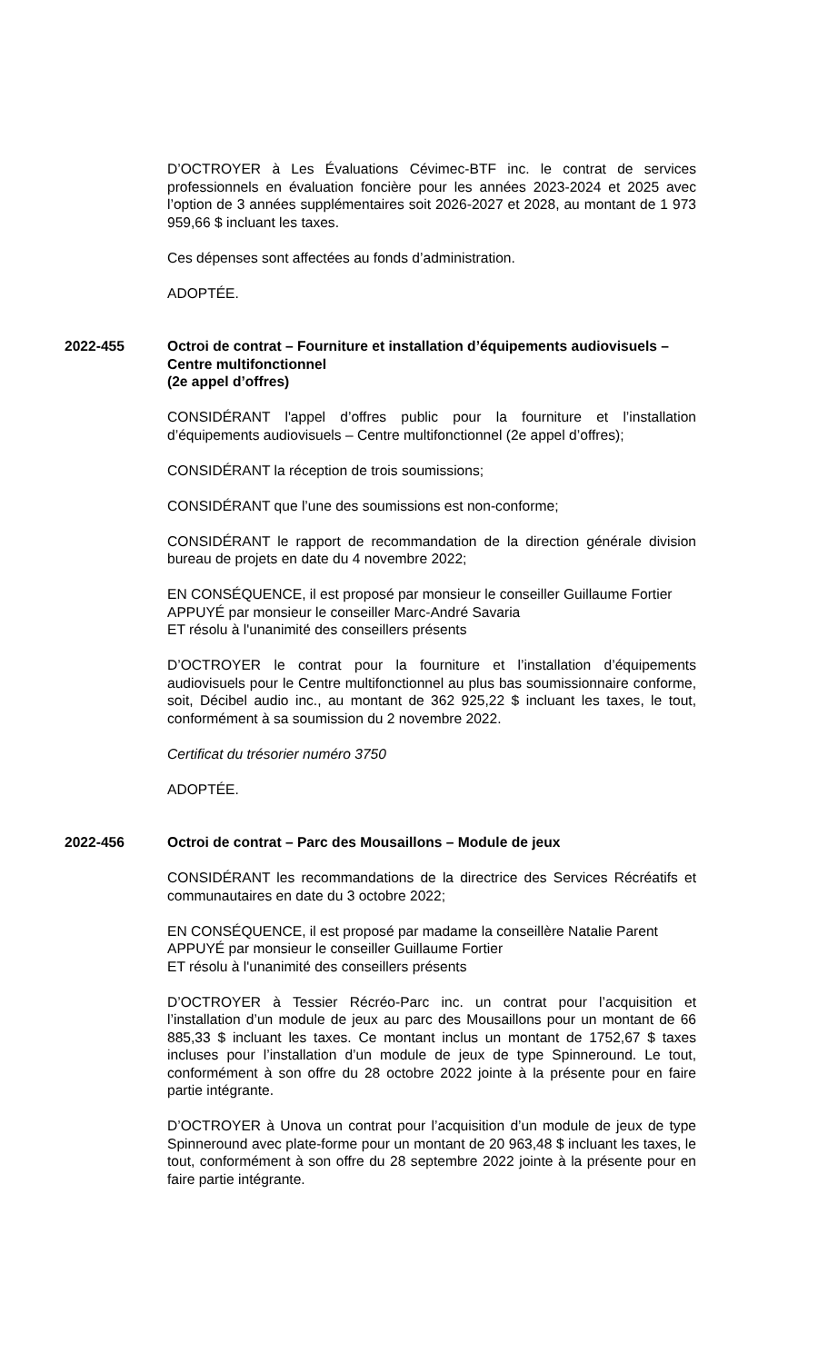D’OCTROYER à Les Évaluations Cévimec-BTF inc. le contrat de services professionnels en évaluation foncière pour les années 2023-2024 et 2025 avec l’option de 3 années supplémentaires soit 2026-2027 et 2028, au montant de 1 973 959,66 $ incluant les taxes.
Ces dépenses sont affectées au fonds d’administration.
ADOPTÉE.
2022-455 Octroi de contrat – Fourniture et installation d’équipements audiovisuels – Centre multifonctionnel
(2e appel d’offres)
CONSIDÉRANT l'appel d’offres public pour la fourniture et l’installation d’équipements audiovisuels – Centre multifonctionnel (2e appel d’offres);
CONSIDÉRANT la réception de trois soumissions;
CONSIDÉRANT que l’une des soumissions est non-conforme;
CONSIDÉRANT le rapport de recommandation de la direction générale division bureau de projets en date du 4 novembre 2022;
EN CONSÉQUENCE, il est proposé par monsieur le conseiller Guillaume Fortier
APPUYÉ par monsieur le conseiller Marc-André Savaria
ET résolu à l'unanimité des conseillers présents
D’OCTROYER le contrat pour la fourniture et l’installation d’équipements audiovisuels pour le Centre multifonctionnel au plus bas soumissionnaire conforme, soit, Décibel audio inc., au montant de 362 925,22 $ incluant les taxes, le tout, conformément à sa soumission du 2 novembre 2022.
Certificat du trésorier numéro 3750
ADOPTÉE.
2022-456 Octroi de contrat – Parc des Mousaillons – Module de jeux
CONSIDÉRANT les recommandations de la directrice des Services Récréatifs et communautaires en date du 3 octobre 2022;
EN CONSÉQUENCE, il est proposé par madame la conseillère Natalie Parent
APPUYÉ par monsieur le conseiller Guillaume Fortier
ET résolu à l'unanimité des conseillers présents
D’OCTROYER à Tessier Récréo-Parc inc. un contrat pour l’acquisition et l’installation d’un module de jeux au parc des Mousaillons pour un montant de 66 885,33 $ incluant les taxes. Ce montant inclus un montant de 1752,67 $ taxes incluses pour l’installation d’un module de jeux de type Spinneround. Le tout, conformément à son offre du 28 octobre 2022 jointe à la présente pour en faire partie intégrante.
D’OCTROYER à Unova un contrat pour l’acquisition d’un module de jeux de type Spinneround avec plate-forme pour un montant de 20 963,48 $ incluant les taxes, le tout, conformément à son offre du 28 septembre 2022 jointe à la présente pour en faire partie intégrante.